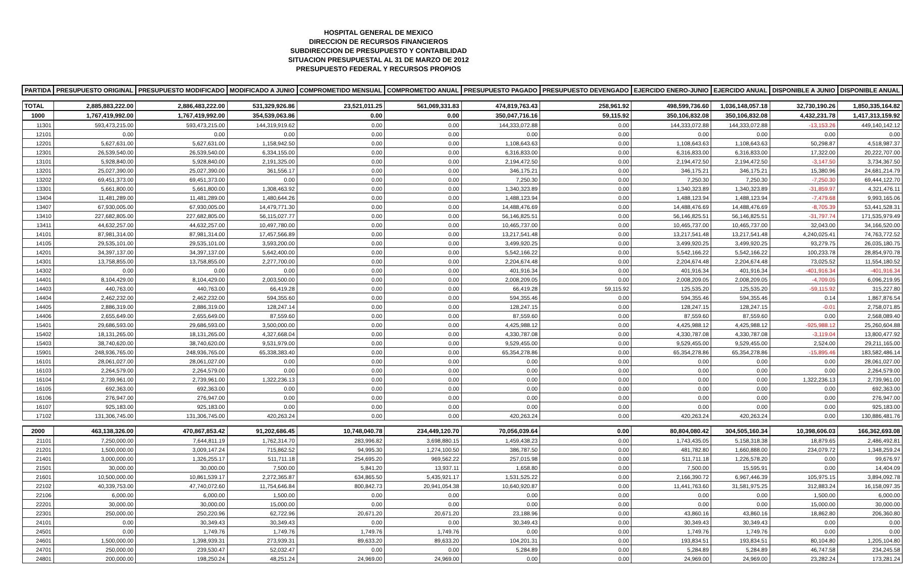HOSPITAL GENERAL DE MEXICO
DIRECCION DE RECURSOS FINANCIEROS
SUBDIRECCION DE PRESUPUESTO Y CONTABILIDAD
SITUACION PRESUPUESTAL AL 31 DE MARZO DE 2012
PRESUPUESTO FEDERAL Y RECURSOS PROPIOS
| PARTIDA | PRESUPUESTO ORIGINAL | PRESUPUESTO MODIFICADO | MODIFICADO A JUNIO | COMPROMETIDO MENSUAL | COMPROMETDO ANUAL | PRESUPUESTO PAGADO | PRESUPUESTO DEVENGADO | EJERCIDO ENERO-JUNIO | EJERCIDO ANUAL | DISPONIBLE A JUNIO | DISPONIBLE ANUAL |
| --- | --- | --- | --- | --- | --- | --- | --- | --- | --- | --- | --- |
| TOTAL | 2,885,883,222.00 | 2,886,483,222.00 | 531,329,926.86 | 23,521,011.25 | 561,069,331.83 | 474,819,763.43 | 258,961.92 | 498,599,736.60 | 1,036,148,057.18 | 32,730,190.26 | 1,850,335,164.82 |
| 1000 | 1,767,419,992.00 | 1,767,419,992.00 | 354,539,063.86 | 0.00 | 0.00 | 350,047,716.16 | 59,115.92 | 350,106,832.08 | 350,106,832.08 | 4,432,231.78 | 1,417,313,159.92 |
| 11301 | 593,473,215.00 | 593,473,215.00 | 144,319,919.62 | 0.00 | 0.00 | 144,333,072.88 | 0.00 | 144,333,072.88 | 144,333,072.88 | -13,153.26 | 449,140,142.12 |
| 12101 | 0.00 | 0.00 | 0.00 | 0.00 | 0.00 | 0.00 | 0.00 | 0.00 | 0.00 | 0.00 | 0.00 |
| 12201 | 5,627,631.00 | 5,627,631.00 | 1,158,942.50 | 0.00 | 0.00 | 1,108,643.63 | 0.00 | 1,108,643.63 | 1,108,643.63 | 50,298.87 | 4,518,987.37 |
| 12301 | 26,539,540.00 | 26,539,540.00 | 6,334,155.00 | 0.00 | 0.00 | 6,316,833.00 | 0.00 | 6,316,833.00 | 6,316,833.00 | 17,322.00 | 20,222,707.00 |
| 13101 | 5,928,840.00 | 5,928,840.00 | 2,191,325.00 | 0.00 | 0.00 | 2,194,472.50 | 0.00 | 2,194,472.50 | 2,194,472.50 | -3,147.50 | 3,734,367.50 |
| 13201 | 25,027,390.00 | 25,027,390.00 | 361,556.17 | 0.00 | 0.00 | 346,175.21 | 0.00 | 346,175.21 | 346,175.21 | 15,380.96 | 24,681,214.79 |
| 13202 | 69,451,373.00 | 69,451,373.00 | 0.00 | 0.00 | 0.00 | 7,250.30 | 0.00 | 7,250.30 | 7,250.30 | -7,250.30 | 69,444,122.70 |
| 13301 | 5,661,800.00 | 5,661,800.00 | 1,308,463.92 | 0.00 | 0.00 | 1,340,323.89 | 0.00 | 1,340,323.89 | 1,340,323.89 | -31,859.97 | 4,321,476.11 |
| 13404 | 11,481,289.00 | 11,481,289.00 | 1,480,644.26 | 0.00 | 0.00 | 1,488,123.94 | 0.00 | 1,488,123.94 | 1,488,123.94 | -7,479.68 | 9,993,165.06 |
| 13407 | 67,930,005.00 | 67,930,005.00 | 14,479,771.30 | 0.00 | 0.00 | 14,488,476.69 | 0.00 | 14,488,476.69 | 14,488,476.69 | -8,705.39 | 53,441,528.31 |
| 13410 | 227,682,805.00 | 227,682,805.00 | 56,115,027.77 | 0.00 | 0.00 | 56,146,825.51 | 0.00 | 56,146,825.51 | 56,146,825.51 | -31,797.74 | 171,535,979.49 |
| 13411 | 44,632,257.00 | 44,632,257.00 | 10,497,780.00 | 0.00 | 0.00 | 10,465,737.00 | 0.00 | 10,465,737.00 | 10,465,737.00 | 32,043.00 | 34,166,520.00 |
| 14101 | 87,981,314.00 | 87,981,314.00 | 17,457,566.89 | 0.00 | 0.00 | 13,217,541.48 | 0.00 | 13,217,541.48 | 13,217,541.48 | 4,240,025.41 | 74,763,772.52 |
| 14105 | 29,535,101.00 | 29,535,101.00 | 3,593,200.00 | 0.00 | 0.00 | 3,499,920.25 | 0.00 | 3,499,920.25 | 3,499,920.25 | 93,279.75 | 26,035,180.75 |
| 14201 | 34,397,137.00 | 34,397,137.00 | 5,642,400.00 | 0.00 | 0.00 | 5,542,166.22 | 0.00 | 5,542,166.22 | 5,542,166.22 | 100,233.78 | 28,854,970.78 |
| 14301 | 13,758,855.00 | 13,758,855.00 | 2,277,700.00 | 0.00 | 0.00 | 2,204,674.48 | 0.00 | 2,204,674.48 | 2,204,674.48 | 73,025.52 | 11,554,180.52 |
| 14302 | 0.00 | 0.00 | 0.00 | 0.00 | 0.00 | 401,916.34 | 0.00 | 401,916.34 | 401,916.34 | -401,916.34 | -401,916.34 |
| 14401 | 8,104,429.00 | 8,104,429.00 | 2,003,500.00 | 0.00 | 0.00 | 2,008,209.05 | 0.00 | 2,008,209.05 | 2,008,209.05 | -4,709.05 | 6,096,219.95 |
| 14403 | 440,763.00 | 440,763.00 | 66,419.28 | 0.00 | 0.00 | 66,419.28 | 59,115.92 | 125,535.20 | 125,535.20 | -59,115.92 | 315,227.80 |
| 14404 | 2,462,232.00 | 2,462,232.00 | 594,355.60 | 0.00 | 0.00 | 594,355.46 | 0.00 | 594,355.46 | 594,355.46 | 0.14 | 1,867,876.54 |
| 14405 | 2,886,319.00 | 2,886,319.00 | 128,247.14 | 0.00 | 0.00 | 128,247.15 | 0.00 | 128,247.15 | 128,247.15 | -0.01 | 2,758,071.85 |
| 14406 | 2,655,649.00 | 2,655,649.00 | 87,559.60 | 0.00 | 0.00 | 87,559.60 | 0.00 | 87,559.60 | 87,559.60 | 0.00 | 2,568,089.40 |
| 15401 | 29,686,593.00 | 29,686,593.00 | 3,500,000.00 | 0.00 | 0.00 | 4,425,988.12 | 0.00 | 4,425,988.12 | 4,425,988.12 | -925,988.12 | 25,260,604.88 |
| 15402 | 18,131,265.00 | 18,131,265.00 | 4,327,668.04 | 0.00 | 0.00 | 4,330,787.08 | 0.00 | 4,330,787.08 | 4,330,787.08 | -3,119.04 | 13,800,477.92 |
| 15403 | 38,740,620.00 | 38,740,620.00 | 9,531,979.00 | 0.00 | 0.00 | 9,529,455.00 | 0.00 | 9,529,455.00 | 9,529,455.00 | 2,524.00 | 29,211,165.00 |
| 15901 | 248,936,765.00 | 248,936,765.00 | 65,338,383.40 | 0.00 | 0.00 | 65,354,278.86 | 0.00 | 65,354,278.86 | 65,354,278.86 | -15,895.46 | 183,582,486.14 |
| 16101 | 28,061,027.00 | 28,061,027.00 | 0.00 | 0.00 | 0.00 | 0.00 | 0.00 | 0.00 | 0.00 | 0.00 | 28,061,027.00 |
| 16103 | 2,264,579.00 | 2,264,579.00 | 0.00 | 0.00 | 0.00 | 0.00 | 0.00 | 0.00 | 0.00 | 0.00 | 2,264,579.00 |
| 16104 | 2,739,961.00 | 2,739,961.00 | 1,322,236.13 | 0.00 | 0.00 | 0.00 | 0.00 | 0.00 | 0.00 | 1,322,236.13 | 2,739,961.00 |
| 16105 | 692,363.00 | 692,363.00 | 0.00 | 0.00 | 0.00 | 0.00 | 0.00 | 0.00 | 0.00 | 0.00 | 692,363.00 |
| 16106 | 276,947.00 | 276,947.00 | 0.00 | 0.00 | 0.00 | 0.00 | 0.00 | 0.00 | 0.00 | 0.00 | 276,947.00 |
| 16107 | 925,183.00 | 925,183.00 | 0.00 | 0.00 | 0.00 | 0.00 | 0.00 | 0.00 | 0.00 | 0.00 | 925,183.00 |
| 17102 | 131,306,745.00 | 131,306,745.00 | 420,263.24 | 0.00 | 0.00 | 420,263.24 | 0.00 | 420,263.24 | 420,263.24 | 0.00 | 130,886,481.76 |
| 2000 | 463,138,326.00 | 470,867,853.42 | 91,202,686.45 | 10,748,040.78 | 234,449,120.70 | 70,056,039.64 | 0.00 | 80,804,080.42 | 304,505,160.34 | 10,398,606.03 | 166,362,693.08 |
| 21101 | 7,250,000.00 | 7,644,811.19 | 1,762,314.70 | 283,996.82 | 3,698,880.15 | 1,459,438.23 | 0.00 | 1,743,435.05 | 5,158,318.38 | 18,879.65 | 2,486,492.81 |
| 21201 | 1,500,000.00 | 3,009,147.24 | 715,862.52 | 94,995.30 | 1,274,100.50 | 386,787.50 | 0.00 | 481,782.80 | 1,660,888.00 | 234,079.72 | 1,348,259.24 |
| 21401 | 3,000,000.00 | 1,326,255.17 | 511,711.18 | 254,695.20 | 969,562.22 | 257,015.98 | 0.00 | 511,711.18 | 1,226,578.20 | 0.00 | 99,676.97 |
| 21501 | 30,000.00 | 30,000.00 | 7,500.00 | 5,841.20 | 13,937.11 | 1,658.80 | 0.00 | 7,500.00 | 15,595.91 | 0.00 | 14,404.09 |
| 21601 | 10,500,000.00 | 10,861,539.17 | 2,272,365.87 | 634,865.50 | 5,435,921.17 | 1,531,525.22 | 0.00 | 2,166,390.72 | 6,967,446.39 | 105,975.15 | 3,894,092.78 |
| 22102 | 40,339,753.00 | 47,740,072.60 | 11,754,646.84 | 800,842.73 | 20,941,054.38 | 10,640,920.87 | 0.00 | 11,441,763.60 | 31,581,975.25 | 312,883.24 | 16,158,097.35 |
| 22106 | 6,000.00 | 6,000.00 | 1,500.00 | 0.00 | 0.00 | 0.00 | 0.00 | 0.00 | 0.00 | 1,500.00 | 6,000.00 |
| 22201 | 30,000.00 | 30,000.00 | 15,000.00 | 0.00 | 0.00 | 0.00 | 0.00 | 0.00 | 0.00 | 15,000.00 | 30,000.00 |
| 22301 | 250,000.00 | 250,220.96 | 62,722.96 | 20,671.20 | 20,671.20 | 23,188.96 | 0.00 | 43,860.16 | 43,860.16 | 18,862.80 | 206,360.80 |
| 24101 | 0.00 | 30,349.43 | 30,349.43 | 0.00 | 0.00 | 30,349.43 | 0.00 | 30,349.43 | 30,349.43 | 0.00 | 0.00 |
| 24501 | 0.00 | 1,749.76 | 1,749.76 | 1,749.76 | 1,749.76 | 0.00 | 0.00 | 1,749.76 | 1,749.76 | 0.00 | 0.00 |
| 24601 | 1,500,000.00 | 1,398,939.31 | 273,939.31 | 89,633.20 | 89,633.20 | 104,201.31 | 0.00 | 193,834.51 | 193,834.51 | 80,104.80 | 1,205,104.80 |
| 24701 | 250,000.00 | 239,530.47 | 52,032.47 | 0.00 | 0.00 | 5,284.89 | 0.00 | 5,284.89 | 5,284.89 | 46,747.58 | 234,245.58 |
| 24801 | 200,000.00 | 198,250.24 | 48,251.24 | 24,969.00 | 24,969.00 | 0.00 | 0.00 | 24,969.00 | 24,969.00 | 23,282.24 | 173,281.24 |